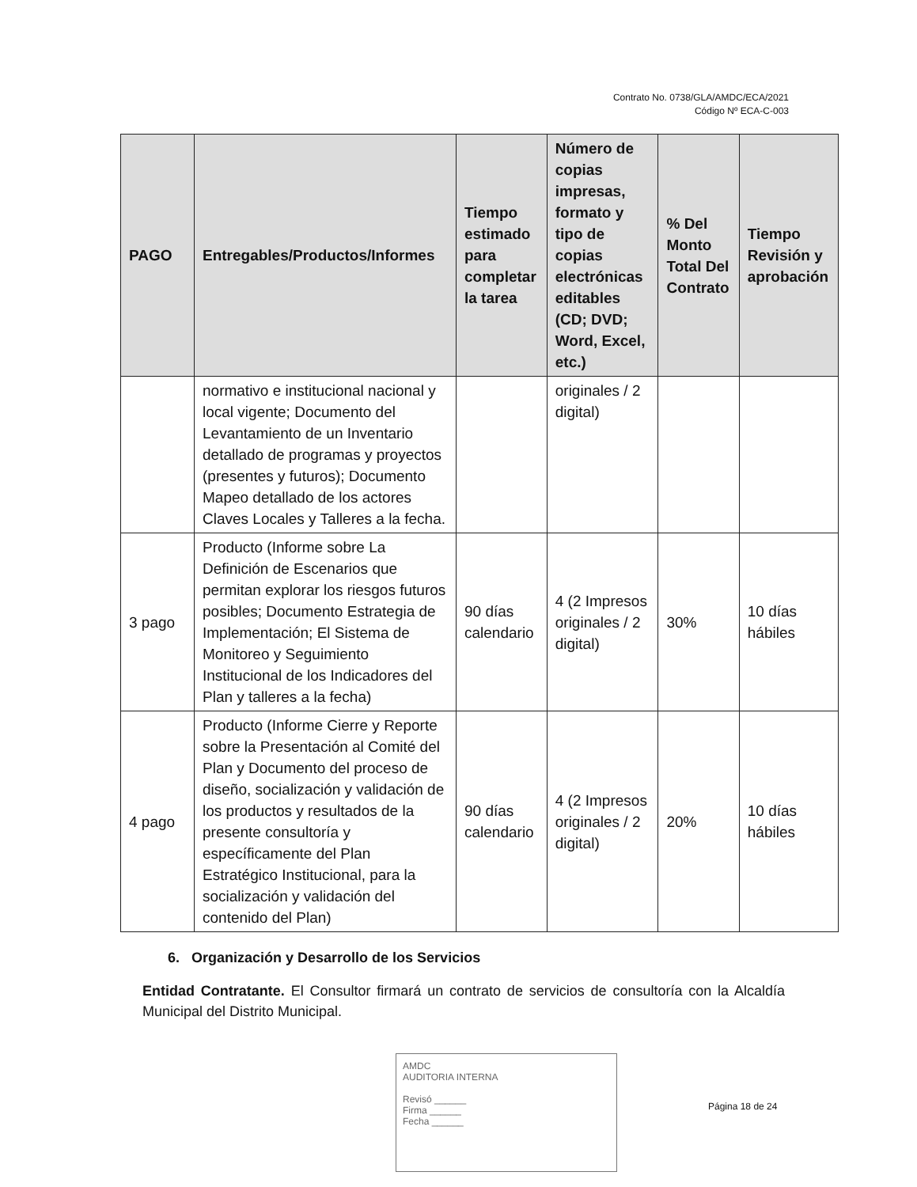Contrato No. 0738/GLA/AMDC/ECA/2021
Código Nº ECA-C-003
| PAGO | Entregables/Productos/Informes | Tiempo estimado para completar la tarea | Número de copias impresas, formato y tipo de copias electrónicas editables (CD; DVD; Word, Excel, etc.) | % Del Monto Total Del Contrato | Tiempo Revisión y aprobación |
| --- | --- | --- | --- | --- | --- |
| | normativo e institucional nacional y local vigente; Documento del Levantamiento de un Inventario detallado de programas y proyectos (presentes y futuros); Documento Mapeo detallado de los actores Claves Locales y Talleres a la fecha. | | originales / 2 digital) | | |
| 3 pago | Producto (Informe sobre La Definición de Escenarios que permitan explorar los riesgos futuros posibles; Documento Estrategia de Implementación; El Sistema de Monitoreo y Seguimiento Institucional de los Indicadores del Plan y talleres a la fecha) | 90 días calendario | 4 (2 Impresos originales / 2 digital) | 30% | 10 días hábiles |
| 4 pago | Producto (Informe Cierre y Reporte sobre la Presentación al Comité del Plan y Documento del proceso de diseño, socialización y validación de los productos y resultados de la presente consultoría y específicamente del Plan Estratégico Institucional, para la socialización y validación del contenido del Plan) | 90 días calendario | 4 (2 Impresos originales / 2 digital) | 20% | 10 días hábiles |
6. Organización y Desarrollo de los Servicios
Entidad Contratante. El Consultor firmará un contrato de servicios de consultoría con la Alcaldía Municipal del Distrito Municipal.
AMDC
AUDITORIA INTERNA
Revisó ______
Firma ______
Fecha ______
Página 18 de 24